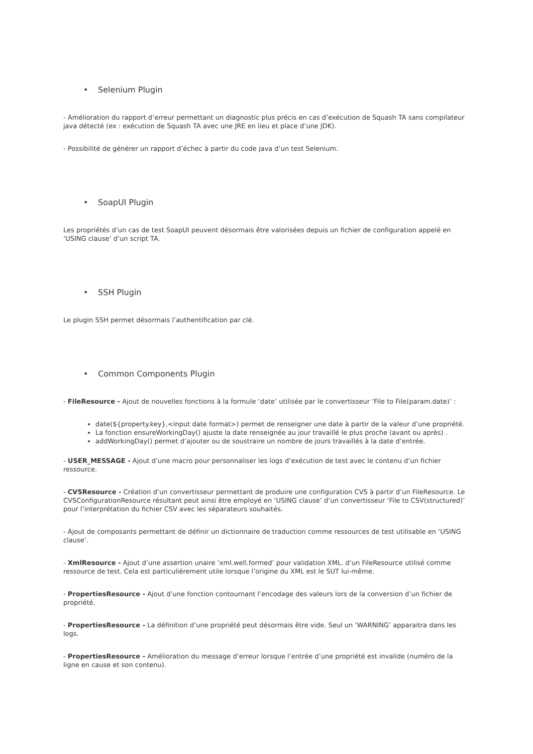• Selenium Plugin
- Amélioration du rapport d’erreur permettant un diagnostic plus précis en cas d’exécution de Squash TA sans compilateur java détecté (ex : exécution de Squash TA avec une JRE en lieu et place d’une JDK).
- Possibilité de générer un rapport d’échec à partir du code java d’un test Selenium.
• SoapUI Plugin
Les propriétés d’un cas de test SoapUI peuvent désormais être valorisées depuis un fichier de configuration appelé en ‘USING clause’ d’un script TA.
• SSH Plugin
Le plugin SSH permet désormais l’authentification par clé.
• Common Components Plugin
- FileResource - Ajout de nouvelles fonctions à la formule ‘date’ utilisée par le convertisseur ‘File to File(param.date)’ :
date(${property.key},<input date format>) permet de renseigner une date à partir de la valeur d’une propriété.
La fonction ensureWorkingDay() ajuste la date renseignée au jour travaillé le plus proche (avant ou après) .
addWorkingDay() permet d’ajouter ou de soustraire un nombre de jours travaillés à la date d’entrée.
- USER_MESSAGE - Ajout d’une macro pour personnaliser les logs d’exécution de test avec le contenu d’un fichier ressource.
- CVSResource - Création d’un convertisseur permettant de produire une configuration CVS à partir d’un FileResource. Le CVSConfigurationResource résultant peut ainsi être employé en ‘USING clause’ d’un convertisseur ‘File to CSV(structured)’ pour l’interprétation du fichier CSV avec les séparateurs souhaités.
- Ajout de composants permettant de définir un dictionnaire de traduction comme ressources de test utilisable en ‘USING clause’.
- XmlResource - Ajout d’une assertion unaire ‘xml.well.formed’ pour validation XML. d’un FileResource utilisé comme ressource de test. Cela est particulièrement utile lorsque l’origine du XML est le SUT lui-même.
- PropertiesResource - Ajout d’une fonction contournant l’encodage des valeurs lors de la conversion d’un fichier de propriété.
- PropertiesResource - La définition d’une propriété peut désormais être vide. Seul un ‘WARNING’ apparaitra dans les logs.
- PropertiesResource - Amélioration du message d’erreur lorsque l’entrée d’une propriété est invalide (numéro de la ligne en cause et son contenu).